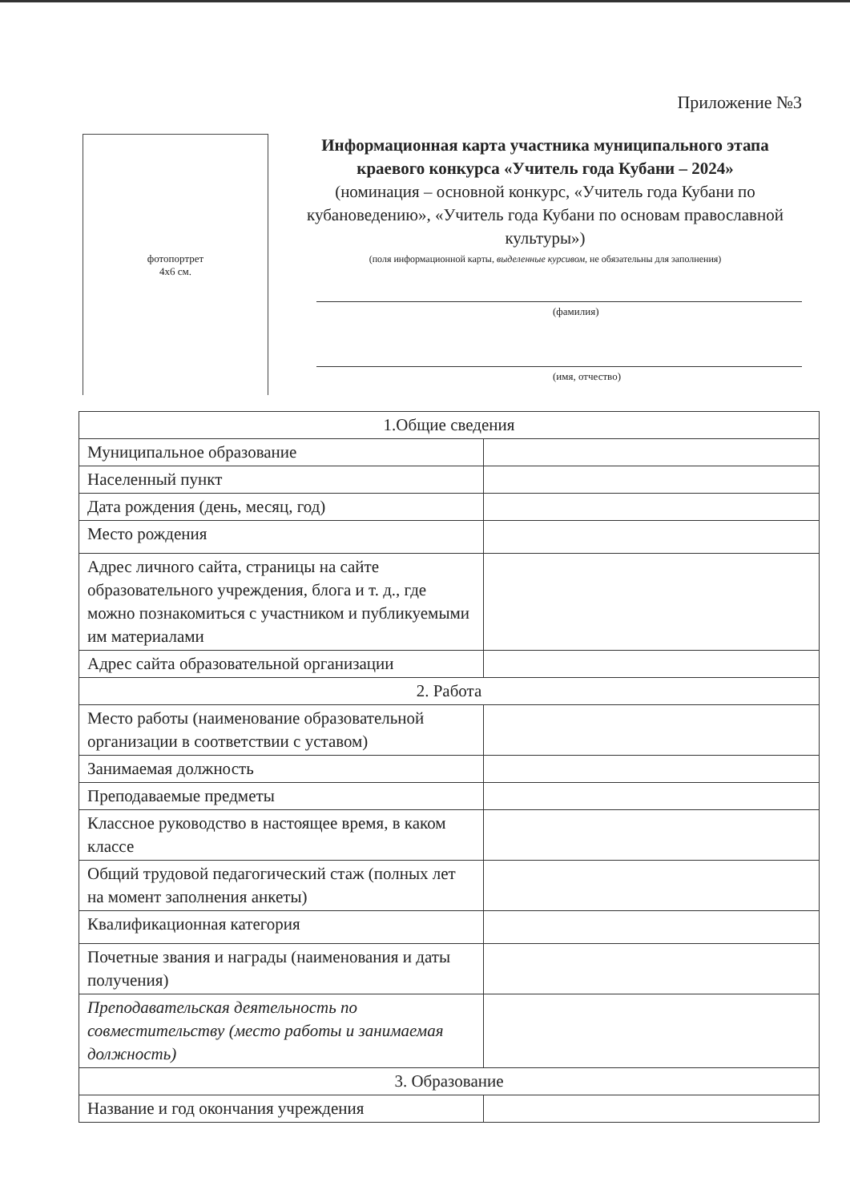Приложение №3
фотопортрет
4х6 см.
Информационная карта участника муниципального этапа краевого конкурса «Учитель года Кубани – 2024»
(номинация – основной конкурс, «Учитель года Кубани по кубановедению», «Учитель года Кубани по основам православной культуры»)
(поля информационной карты, выделенные курсивом, не обязательны для заполнения)
(фамилия)
(имя, отчество)
| 1.Общие сведения | |
| Муниципальное образование | |
| Населенный пункт | |
| Дата рождения (день, месяц, год) | |
| Место рождения | |
| Адрес личного сайта, страницы на сайте образовательного учреждения, блога и т. д., где можно познакомиться с участником и публикуемыми им материалами | |
| Адрес сайта образовательной организации | |
| 2. Работа | |
| Место работы (наименование образовательной организации в соответствии с уставом) | |
| Занимаемая должность | |
| Преподаваемые предметы | |
| Классное руководство в настоящее время, в каком классе | |
| Общий трудовой педагогический стаж (полных лет на момент заполнения анкеты) | |
| Квалификационная категория | |
| Почетные звания и награды (наименования и даты получения) | |
| Преподавательская деятельность по совместительству (место работы и занимаемая должность) | |
| 3. Образование | |
| Название и год окончания учреждения | |